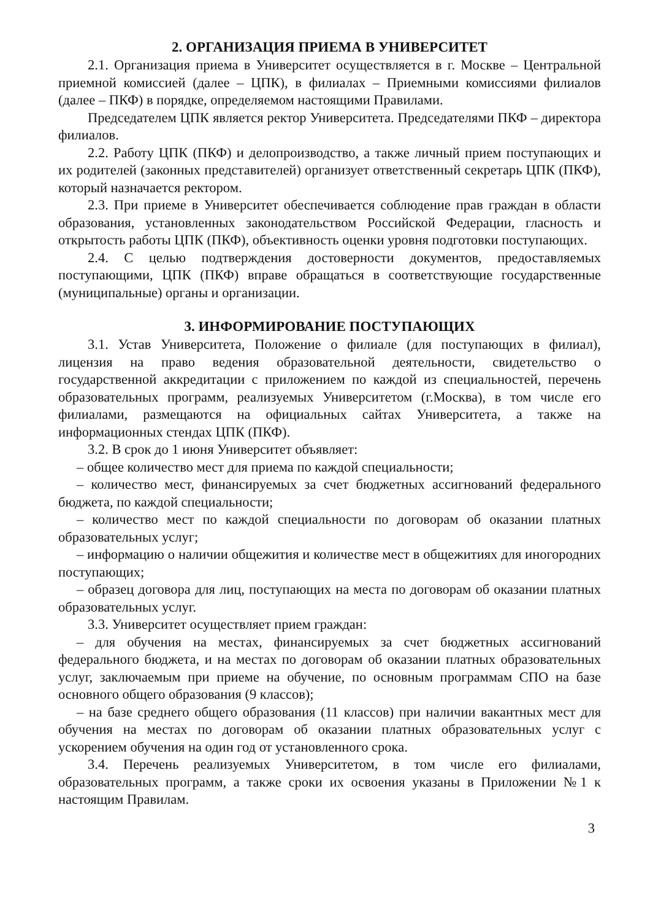2. ОРГАНИЗАЦИЯ ПРИЕМА В УНИВЕРСИТЕТ
2.1. Организация приема в Университет осуществляется в г. Москве – Центральной приемной комиссией (далее – ЦПК), в филиалах – Приемными комиссиями филиалов (далее – ПКФ) в порядке, определяемом настоящими Правилами.
Председателем ЦПК является ректор Университета. Председателями ПКФ – директора филиалов.
2.2. Работу ЦПК (ПКФ) и делопроизводство, а также личный прием поступающих и их родителей (законных представителей) организует ответственный секретарь ЦПК (ПКФ), который назначается ректором.
2.3. При приеме в Университет обеспечивается соблюдение прав граждан в области образования, установленных законодательством Российской Федерации, гласность и открытость работы ЦПК (ПКФ), объективность оценки уровня подготовки поступающих.
2.4. С целью подтверждения достоверности документов, предоставляемых поступающими, ЦПК (ПКФ) вправе обращаться в соответствующие государственные (муниципальные) органы и организации.
3. ИНФОРМИРОВАНИЕ ПОСТУПАЮЩИХ
3.1. Устав Университета, Положение о филиале (для поступающих в филиал), лицензия на право ведения образовательной деятельности, свидетельство о государственной аккредитации с приложением по каждой из специальностей, перечень образовательных программ, реализуемых Университетом (г.Москва), в том числе его филиалами, размещаются на официальных сайтах Университета, а также на информационных стендах ЦПК (ПКФ).
3.2. В срок до 1 июня Университет объявляет:
– общее количество мест для приема по каждой специальности;
– количество мест, финансируемых за счет бюджетных ассигнований федерального бюджета, по каждой специальности;
– количество мест по каждой специальности по договорам об оказании платных образовательных услуг;
– информацию о наличии общежития и количестве мест в общежитиях для иногородних поступающих;
– образец договора для лиц, поступающих на места по договорам об оказании платных образовательных услуг.
3.3. Университет осуществляет прием граждан:
– для обучения на местах, финансируемых за счет бюджетных ассигнований федерального бюджета, и на местах по договорам об оказании платных образовательных услуг, заключаемым при приеме на обучение, по основным программам СПО на базе основного общего образования (9 классов);
– на базе среднего общего образования (11 классов) при наличии вакантных мест для обучения на местах по договорам об оказании платных образовательных услуг с ускорением обучения на один год от установленного срока.
3.4. Перечень реализуемых Университетом, в том числе его филиалами, образовательных программ, а также сроки их освоения указаны в Приложении №1 к настоящим Правилам.
3